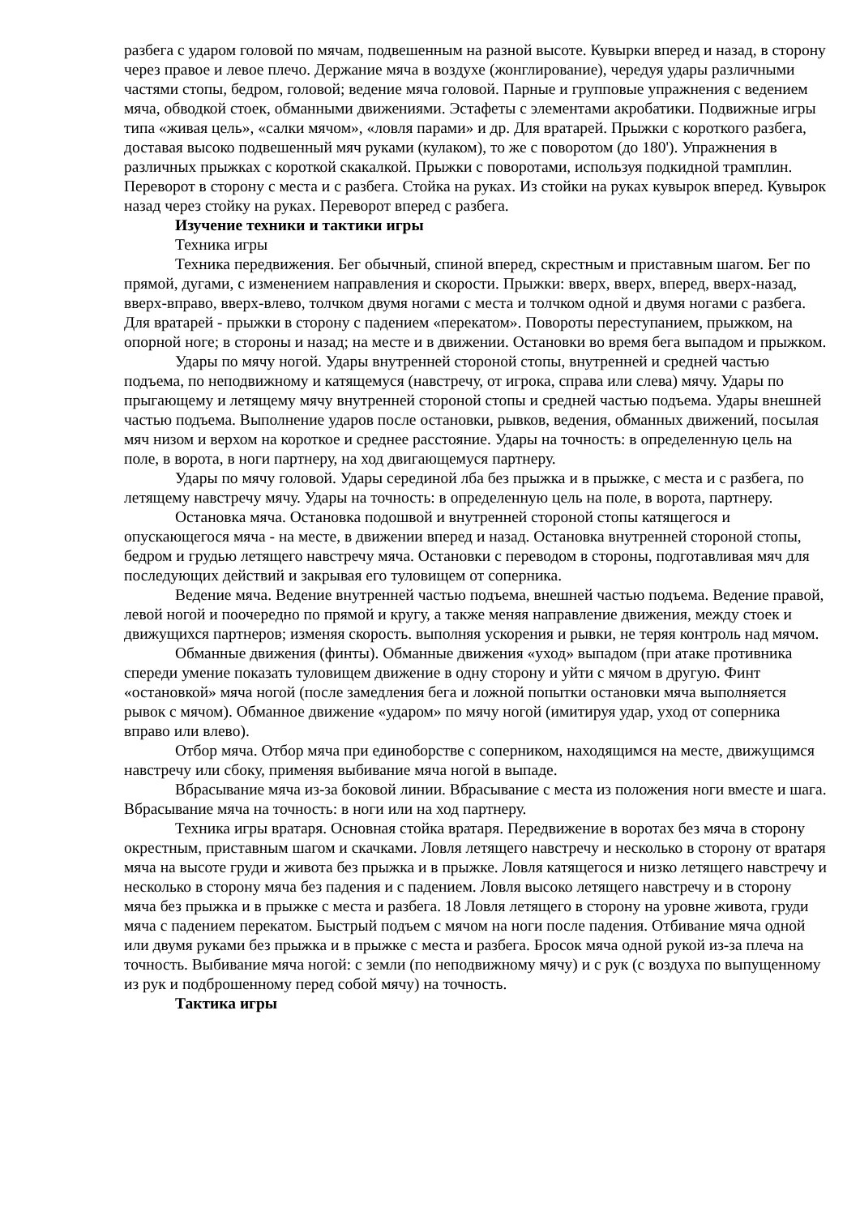разбега с ударом головой по мячам, подвешенным на разной высоте. Кувырки вперед и назад, в сторону через правое и левое плечо. Держание мяча в воздухе (жонглирование), чередуя удары различными частями стопы, бедром, головой; ведение мяча головой. Парные и групповые упражнения с ведением мяча, обводкой стоек, обманными движениями. Эстафеты с элементами акробатики. Подвижные игры типа «живая цель», «салки мячом», «ловля парами» и др. Для вратарей. Прыжки с короткого разбега, доставая высоко подвешенный мяч руками (кулаком), то же с поворотом (до 180'). Упражнения в различных прыжках с короткой скакалкой. Прыжки с поворотами, используя подкидной трамплин. Переворот в сторону с места и с разбега. Стойка на руках. Из стойки на руках кувырок вперед. Кувырок назад через стойку на руках. Переворот вперед с разбега.
Изучение техники и тактики игры
Техника игры
Техника передвижения. Бег обычный, спиной вперед, скрестным и приставным шагом. Бег по прямой, дугами, с изменением направления и скорости. Прыжки: вверх, вверх, вперед, вверх-назад, вверх-вправо, вверх-влево, толчком двумя ногами с места и толчком одной и двумя ногами с разбега. Для вратарей - прыжки в сторону с падением «перекатом». Повороты переступанием, прыжком, на опорной ноге; в стороны и назад; на месте и в движении. Остановки во время бега выпадом и прыжком.
Удары по мячу ногой. Удары внутренней стороной стопы, внутренней и средней частью подъема, по неподвижному и катящемуся (навстречу, от игрока, справа или слева) мячу. Удары по прыгающему и летящему мячу внутренней стороной стопы и средней частью подъема. Удары внешней частью подъема. Выполнение ударов после остановки, рывков, ведения, обманных движений, посылая мяч низом и верхом на короткое и среднее расстояние. Удары на точность: в определенную цель на поле, в ворота, в ноги партнеру, на ход двигающемуся партнеру.
Удары по мячу головой. Удары серединой лба без прыжка и в прыжке, с места и с разбега, по летящему навстречу мячу. Удары на точность: в определенную цель на поле, в ворота, партнеру.
Остановка мяча. Остановка подошвой и внутренней стороной стопы катящегося и опускающегося мяча - на месте, в движении вперед и назад. Остановка внутренней стороной стопы, бедром и грудью летящего навстречу мяча. Остановки с переводом в стороны, подготавливая мяч для последующих действий и закрывая его туловищем от соперника.
Ведение мяча. Ведение внутренней частью подъема, внешней частью подъема. Ведение правой, левой ногой и поочередно по прямой и кругу, а также меняя направление движения, между стоек и движущихся партнеров; изменяя скорость. выполняя ускорения и рывки, не теряя контроль над мячом.
Обманные движения (финты). Обманные движения «уход» выпадом (при атаке противника спереди умение показать туловищем движение в одну сторону и уйти с мячом в другую. Финт «остановкой» мяча ногой (после замедления бега и ложной попытки остановки мяча выполняется рывок с мячом). Обманное движение «ударом» по мячу ногой (имитируя удар, уход от соперника вправо или влево).
Отбор мяча. Отбор мяча при единоборстве с соперником, находящимся на месте, движущимся навстречу или сбоку, применяя выбивание мяча ногой в выпаде.
Вбрасывание мяча из-за боковой линии. Вбрасывание с места из положения ноги вместе и шага. Вбрасывание мяча на точность: в ноги или на ход партнеру.
Техника игры вратаря. Основная стойка вратаря. Передвижение в воротах без мяча в сторону окрестным, приставным шагом и скачками. Ловля летящего навстречу и несколько в сторону от вратаря мяча на высоте груди и живота без прыжка и в прыжке. Ловля катящегося и низко летящего навстречу и несколько в сторону мяча без падения и с падением. Ловля высоко летящего навстречу и в сторону мяча без прыжка и в прыжке с места и разбега. 18 Ловля летящего в сторону на уровне живота, груди мяча с падением перекатом. Быстрый подъем с мячом на ноги после падения. Отбивание мяча одной или двумя руками без прыжка и в прыжке с места и разбега. Бросок мяча одной рукой из-за плеча на точность. Выбивание мяча ногой: с земли (по неподвижному мячу) и с рук (с воздуха по выпущенному из рук и подброшенному перед собой мячу) на точность.
Тактика игры